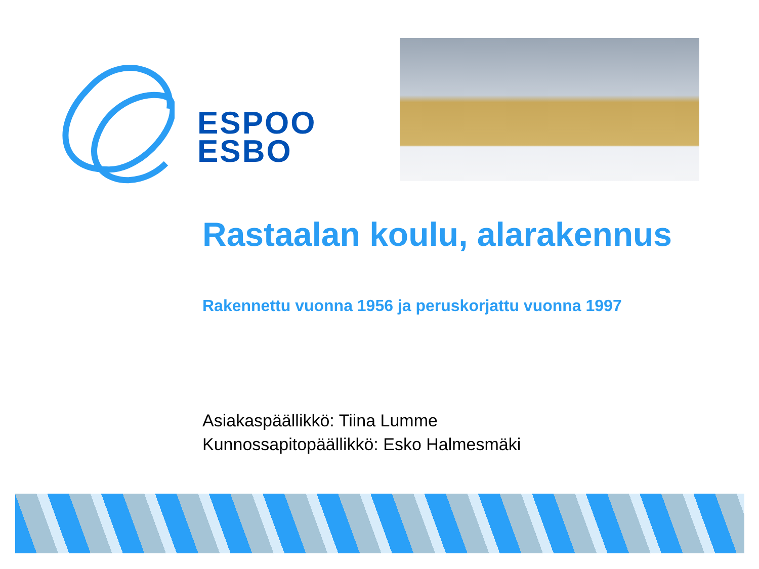ESPOO
ESBO
Rastaalan koulu, alarakennus
Rakennettu vuonna 1956 ja peruskorjattu vuonna 1997
Asiakaspäällikkö: Tiina Lumme
Kunnossapitopäällikkö: Esko Halmesmäki